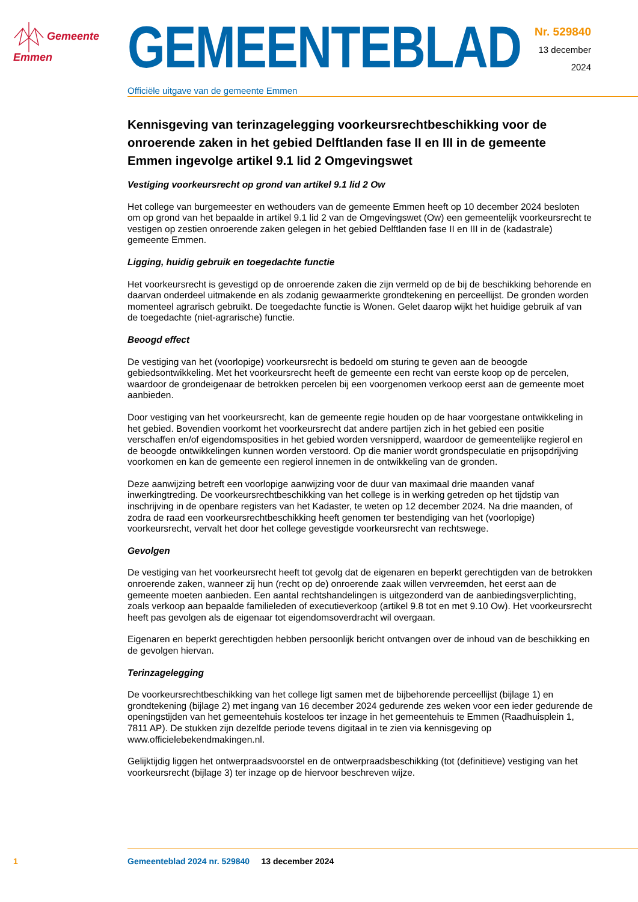Gemeente
Emmen
GEMEENTEBLAD
Officiële uitgave van de gemeente Emmen
Nr. 529840
13 december
2024
Kennisgeving van terinzagelegging voorkeursrechtbeschikking voor de onroerende zaken in het gebied Delftlanden fase II en III in de gemeente Emmen ingevolge artikel 9.1 lid 2 Omgevingswet
Vestiging voorkeursrecht op grond van artikel 9.1 lid 2 Ow
Het college van burgemeester en wethouders van de gemeente Emmen heeft op 10 december 2024 besloten om op grond van het bepaalde in artikel 9.1 lid 2 van de Omgevingswet (Ow) een gemeentelijk voorkeursrecht te vestigen op zestien onroerende zaken gelegen in het gebied Delftlanden fase II en III in de (kadastrale) gemeente Emmen.
Ligging, huidig gebruik en toegedachte functie
Het voorkeursrecht is gevestigd op de onroerende zaken die zijn vermeld op de bij de beschikking behorende en daarvan onderdeel uitmakende en als zodanig gewaarmerkte grondtekening en perceellijst. De gronden worden momenteel agrarisch gebruikt. De toegedachte functie is Wonen. Gelet daarop wijkt het huidige gebruik af van de toegedachte (niet-agrarische) functie.
Beoogd effect
De vestiging van het (voorlopige) voorkeursrecht is bedoeld om sturing te geven aan de beoogde gebiedsontwikkeling. Met het voorkeursrecht heeft de gemeente een recht van eerste koop op de percelen, waardoor de grondeigenaar de betrokken percelen bij een voorgenomen verkoop eerst aan de gemeente moet aanbieden.
Door vestiging van het voorkeursrecht, kan de gemeente regie houden op de haar voorgestane ontwikkeling in het gebied. Bovendien voorkomt het voorkeursrecht dat andere partijen zich in het gebied een positie verschaffen en/of eigendomsposities in het gebied worden versnipperd, waardoor de gemeentelijke regierol en de beoogde ontwikkelingen kunnen worden verstoord. Op die manier wordt grondspeculatie en prijsopdrijving voorkomen en kan de gemeente een regierol innemen in de ontwikkeling van de gronden.
Deze aanwijzing betreft een voorlopige aanwijzing voor de duur van maximaal drie maanden vanaf inwerkingtreding. De voorkeursrechtbeschikking van het college is in werking getreden op het tijdstip van inschrijving in de openbare registers van het Kadaster, te weten op 12 december 2024. Na drie maanden, of zodra de raad een voorkeursrechtbeschikking heeft genomen ter bestendiging van het (voorlopige) voorkeursrecht, vervalt het door het college gevestigde voorkeursrecht van rechtswege.
Gevolgen
De vestiging van het voorkeursrecht heeft tot gevolg dat de eigenaren en beperkt gerechtigden van de betrokken onroerende zaken, wanneer zij hun (recht op de) onroerende zaak willen vervreemden, het eerst aan de gemeente moeten aanbieden. Een aantal rechtshandelingen is uitgezonderd van de aanbiedingsverplichting, zoals verkoop aan bepaalde familieleden of executieverkoop (artikel 9.8 tot en met 9.10 Ow). Het voorkeursrecht heeft pas gevolgen als de eigenaar tot eigendomsoverdracht wil overgaan.
Eigenaren en beperkt gerechtigden hebben persoonlijk bericht ontvangen over de inhoud van de beschikking en de gevolgen hiervan.
Terinzagelegging
De voorkeursrechtbeschikking van het college ligt samen met de bijbehorende perceellijst (bijlage 1) en grondtekening (bijlage 2) met ingang van 16 december 2024 gedurende zes weken voor een ieder gedurende de openingstijden van het gemeentehuis kosteloos ter inzage in het gemeentehuis te Emmen (Raadhuisplein 1, 7811 AP). De stukken zijn dezelfde periode tevens digitaal in te zien via kennisgeving op www.officielebekendmakingen.nl.
Gelijktijdig liggen het ontwerpraadsvoorstel en de ontwerpraadsbeschikking (tot (definitieve) vestiging van het voorkeursrecht (bijlage 3) ter inzage op de hiervoor beschreven wijze.
1 Gemeenteblad 2024 nr. 529840 13 december 2024